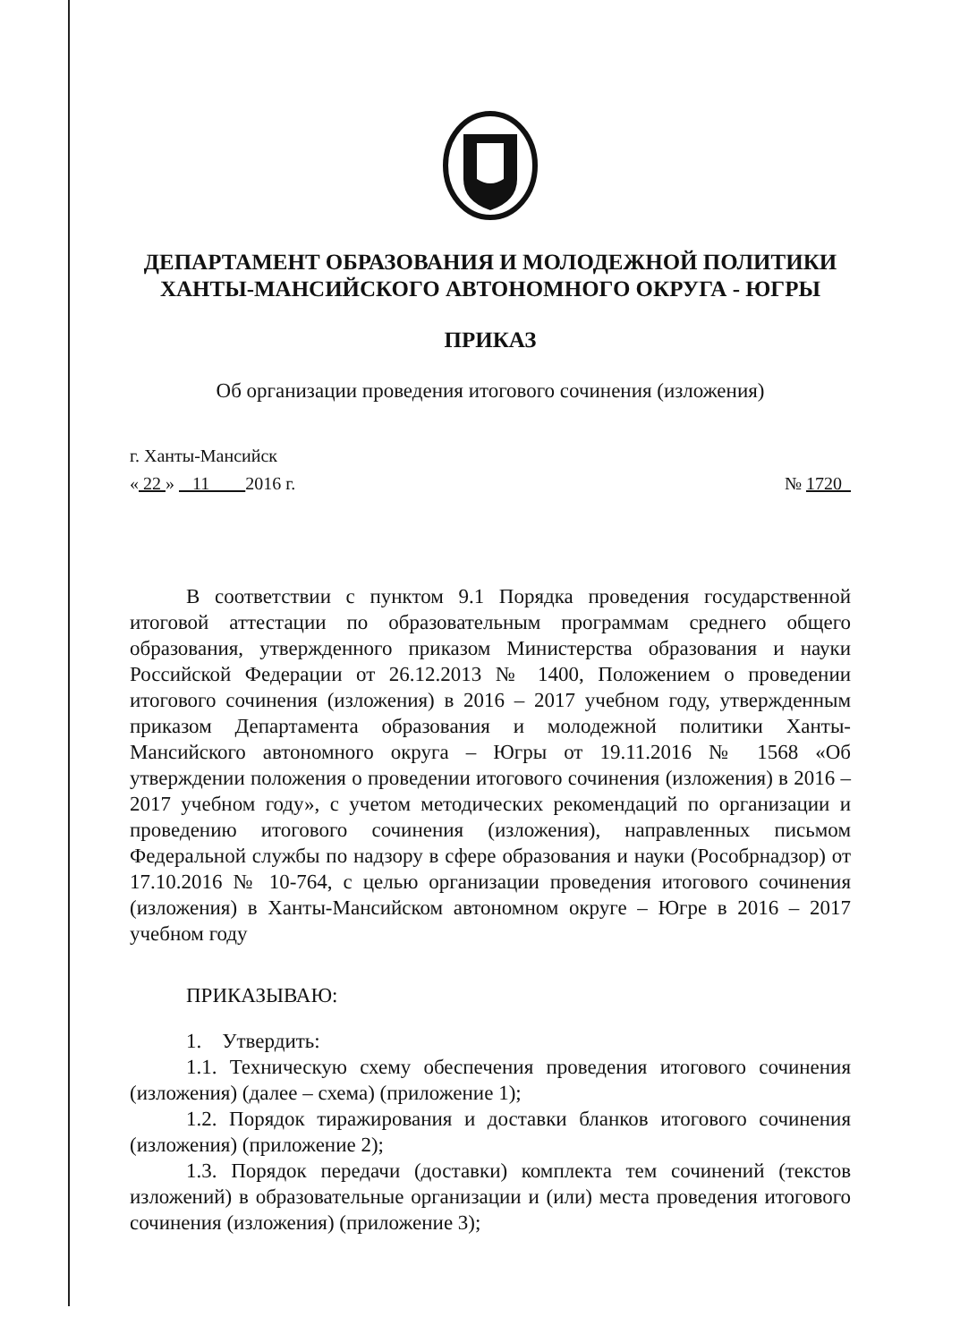ДЕПАРТАМЕНТ ОБРАЗОВАНИЯ И МОЛОДЕЖНОЙ ПОЛИТИКИ
ХАНТЫ-МАНСИЙСКОГО АВТОНОМНОГО ОКРУГА - ЮГРЫ
ПРИКАЗ
Об организации проведения итогового сочинения (изложения)
г. Ханты-Мансийск
« 22 » 11 2016 г. № 1720
В соответствии с пунктом 9.1 Порядка проведения государственной итоговой аттестации по образовательным программам среднего общего образования, утвержденного приказом Министерства образования и науки Российской Федерации от 26.12.2013 № 1400, Положением о проведении итогового сочинения (изложения) в 2016 – 2017 учебном году, утвержденным приказом Департамента образования и молодежной политики Ханты-Мансийского автономного округа – Югры от 19.11.2016 № 1568 «Об утверждении положения о проведении итогового сочинения (изложения) в 2016 – 2017 учебном году», с учетом методических рекомендаций по организации и проведению итогового сочинения (изложения), направленных письмом Федеральной службы по надзору в сфере образования и науки (Рособрнадзор) от 17.10.2016 № 10-764, с целью организации проведения итогового сочинения (изложения) в Ханты-Мансийском автономном округе – Югре в 2016 – 2017 учебном году
ПРИКАЗЫВАЮ:
1. Утвердить:
1.1. Техническую схему обеспечения проведения итогового сочинения (изложения) (далее – схема) (приложение 1);
1.2. Порядок тиражирования и доставки бланков итогового сочинения (изложения) (приложение 2);
1.3. Порядок передачи (доставки) комплекта тем сочинений (текстов изложений) в образовательные организации и (или) места проведения итогового сочинения (изложения) (приложение 3);